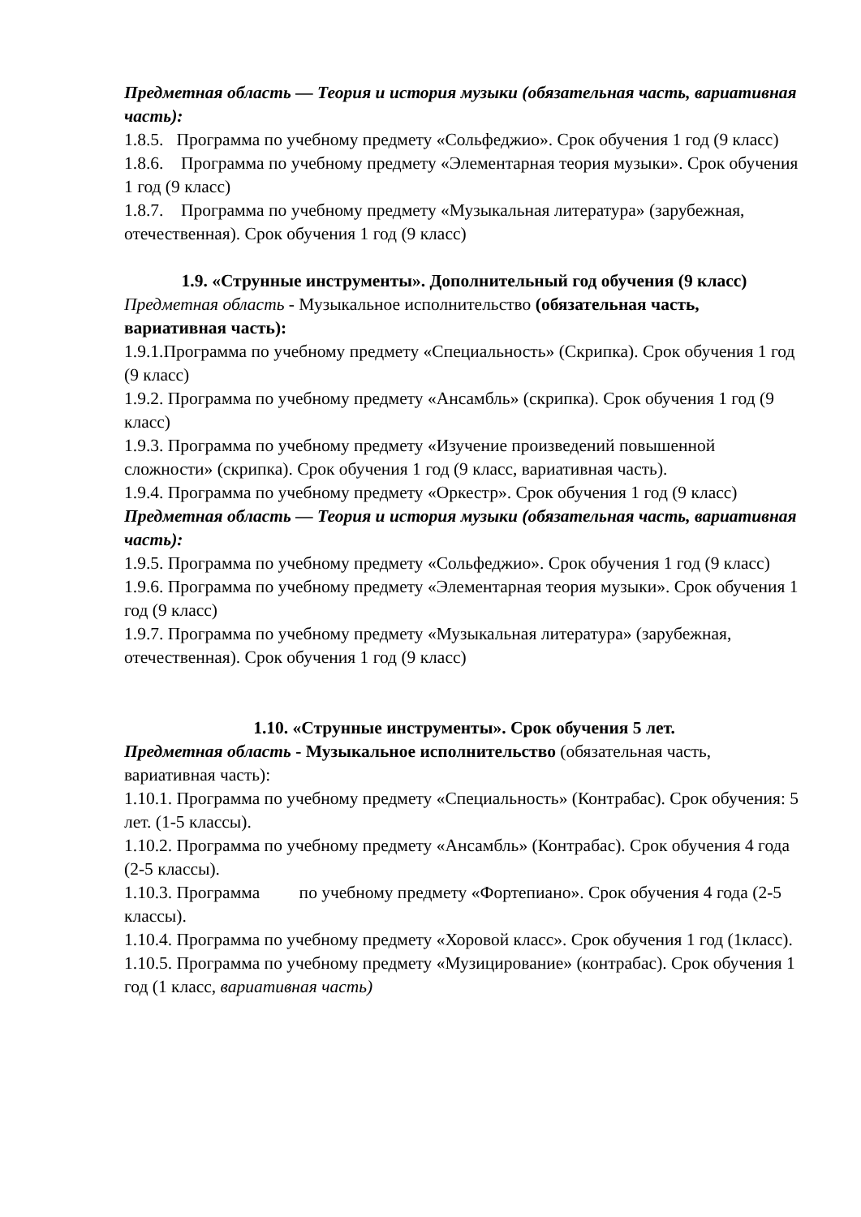Предметная область — Теория и история музыки (обязательная часть, вариативная часть):
1.8.5. Программа по учебному предмету «Сольфеджио». Срок обучения 1 год (9 класс)
1.8.6. Программа по учебному предмету «Элементарная теория музыки». Срок обучения 1 год (9 класс)
1.8.7. Программа по учебному предмету «Музыкальная литература» (зарубежная, отечественная). Срок обучения 1 год (9 класс)
1.9. «Струнные инструменты». Дополнительный год обучения (9 класс)
Предметная область - Музыкальное исполнительство (обязательная часть, вариативная часть):
1.9.1.Программа по учебному предмету «Специальность» (Скрипка). Срок обучения 1 год (9 класс)
1.9.2. Программа по учебному предмету «Ансамбль» (скрипка). Срок обучения 1 год (9 класс)
1.9.3. Программа по учебному предмету «Изучение произведений повышенной сложности» (скрипка). Срок обучения 1 год (9 класс, вариативная часть).
1.9.4. Программа по учебному предмету «Оркестр». Срок обучения 1 год (9 класс)
Предметная область — Теория и история музыки (обязательная часть, вариативная часть):
1.9.5. Программа по учебному предмету «Сольфеджио». Срок обучения 1 год (9 класс)
1.9.6. Программа по учебному предмету «Элементарная теория музыки». Срок обучения 1 год (9 класс)
1.9.7. Программа по учебному предмету «Музыкальная литература» (зарубежная, отечественная). Срок обучения 1 год (9 класс)
1.10. «Струнные инструменты». Срок обучения 5 лет.
Предметная область - Музыкальное исполнительство (обязательная часть, вариативная часть):
1.10.1. Программа по учебному предмету «Специальность» (Контрабас). Срок обучения: 5 лет. (1-5 классы).
1.10.2. Программа по учебному предмету «Ансамбль» (Контрабас). Срок обучения 4 года (2-5 классы).
1.10.3. Программа по учебному предмету «Фортепиано». Срок обучения 4 года (2-5 классы).
1.10.4. Программа по учебному предмету «Хоровой класс». Срок обучения 1 год (1класс).
1.10.5. Программа по учебному предмету «Музицирование» (контрабас). Срок обучения 1 год (1 класс, вариативная часть)